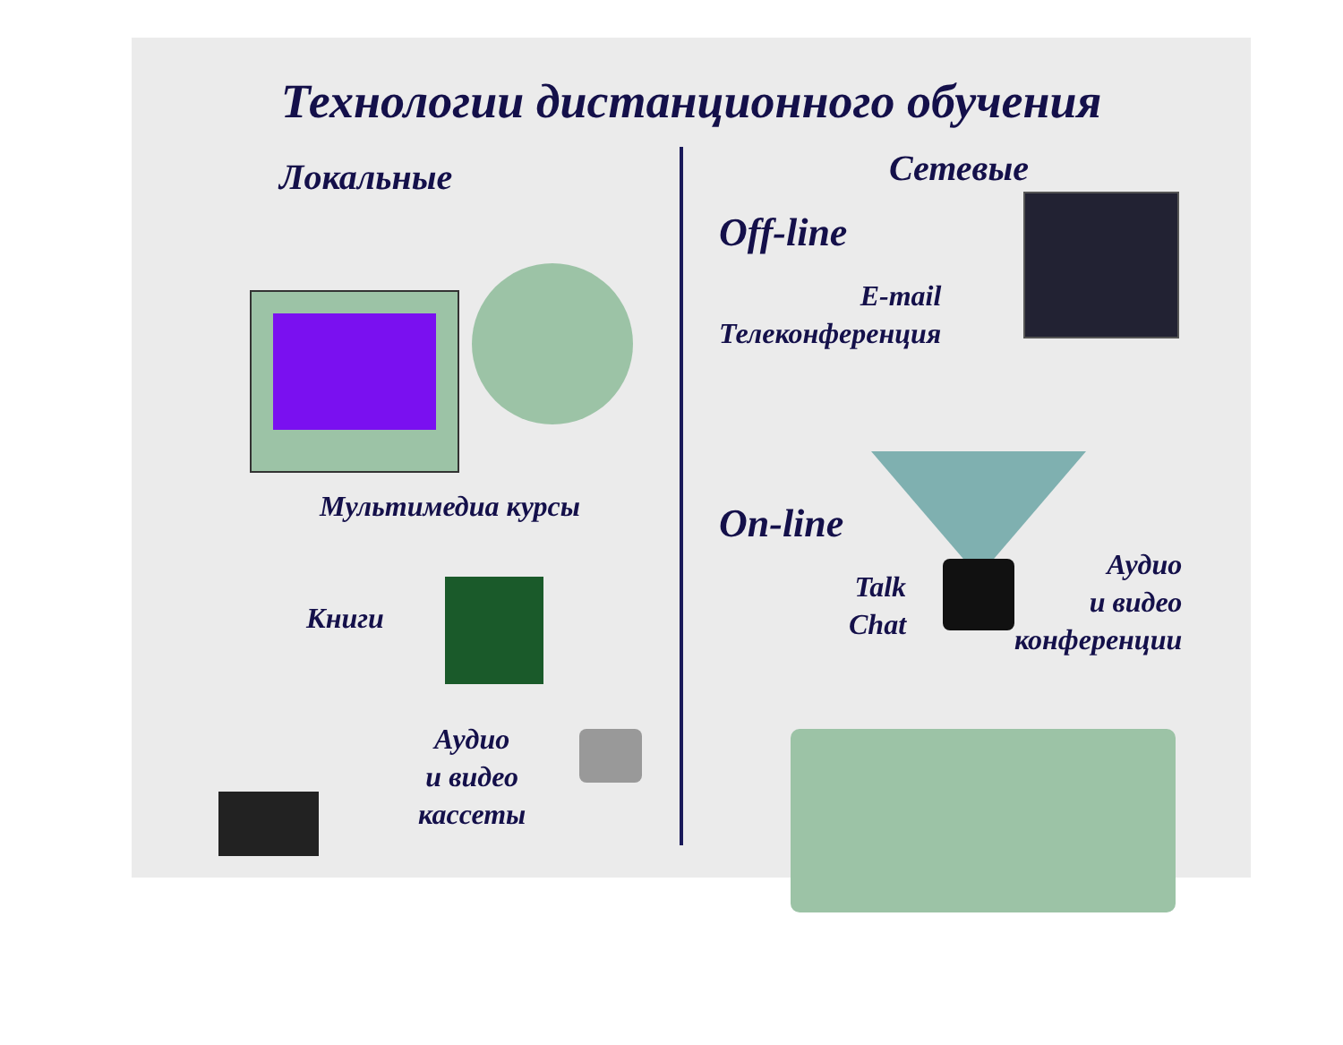Технологии дистанционного обучения
Локальные
Мультимедиа курсы
Книги
Аудио
и видео
кассеты
Сетевые
Off-line
E-mail
Телеконференция
On-line
Talk
Chat
Аудио
и видео
конференции